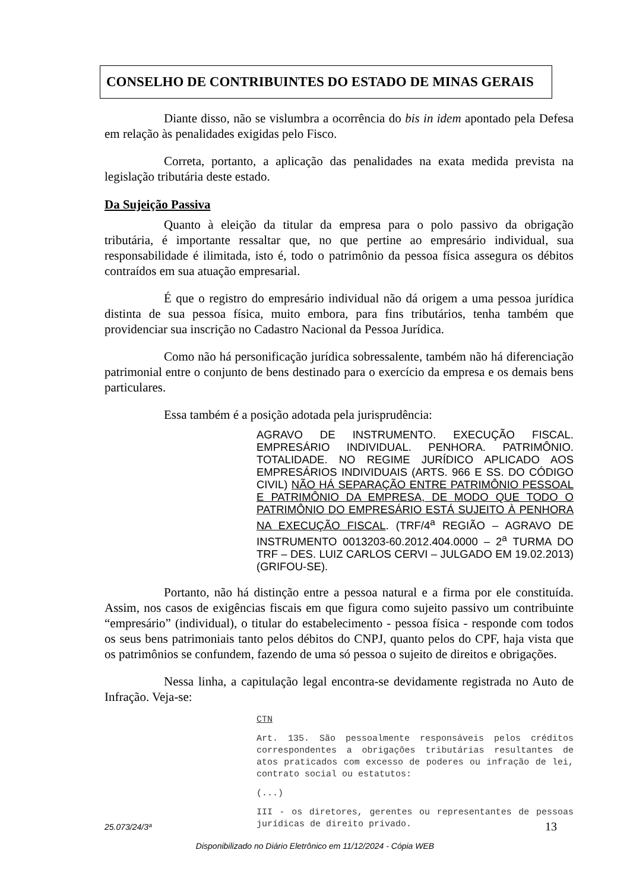CONSELHO DE CONTRIBUINTES DO ESTADO DE MINAS GERAIS
Diante disso, não se vislumbra a ocorrência do bis in idem apontado pela Defesa em relação às penalidades exigidas pelo Fisco.
Correta, portanto, a aplicação das penalidades na exata medida prevista na legislação tributária deste estado.
Da Sujeição Passiva
Quanto à eleição da titular da empresa para o polo passivo da obrigação tributária, é importante ressaltar que, no que pertine ao empresário individual, sua responsabilidade é ilimitada, isto é, todo o patrimônio da pessoa física assegura os débitos contraídos em sua atuação empresarial.
É que o registro do empresário individual não dá origem a uma pessoa jurídica distinta de sua pessoa física, muito embora, para fins tributários, tenha também que providenciar sua inscrição no Cadastro Nacional da Pessoa Jurídica.
Como não há personificação jurídica sobressalente, também não há diferenciação patrimonial entre o conjunto de bens destinado para o exercício da empresa e os demais bens particulares.
Essa também é a posição adotada pela jurisprudência:
AGRAVO DE INSTRUMENTO. EXECUÇÃO FISCAL. EMPRESÁRIO INDIVIDUAL. PENHORA. PATRIMÔNIO. TOTALIDADE. NO REGIME JURÍDICO APLICADO AOS EMPRESÁRIOS INDIVIDUAIS (ARTS. 966 E SS. DO CÓDIGO CIVIL) NÃO HÁ SEPARAÇÃO ENTRE PATRIMÔNIO PESSOAL E PATRIMÔNIO DA EMPRESA, DE MODO QUE TODO O PATRIMÔNIO DO EMPRESÁRIO ESTÁ SUJEITO À PENHORA NA EXECUÇÃO FISCAL. (TRF/4<sup>a</sup> REGIÃO – AGRAVO DE INSTRUMENTO 0013203-60.2012.404.0000 – 2<sup>a</sup> TURMA DO TRF – DES. LUIZ CARLOS CERVI – JULGADO EM 19.02.2013) (GRIFOU-SE).
Portanto, não há distinção entre a pessoa natural e a firma por ele constituída. Assim, nos casos de exigências fiscais em que figura como sujeito passivo um contribuinte “empresário” (individual), o titular do estabelecimento - pessoa física - responde com todos os seus bens patrimoniais tanto pelos débitos do CNPJ, quanto pelos do CPF, haja vista que os patrimônios se confundem, fazendo de uma só pessoa o sujeito de direitos e obrigações.
Nessa linha, a capitulação legal encontra-se devidamente registrada no Auto de Infração. Veja-se:
CTN
Art. 135. São pessoalmente responsáveis pelos créditos correspondentes a obrigações tributárias resultantes de atos praticados com excesso de poderes ou infração de lei, contrato social ou estatutos:
(...)
III - os diretores, gerentes ou representantes de pessoas jurídicas de direito privado.
25.073/24/3ª 13
Disponibilizado no Diário Eletrônico em 11/12/2024 - Cópia WEB